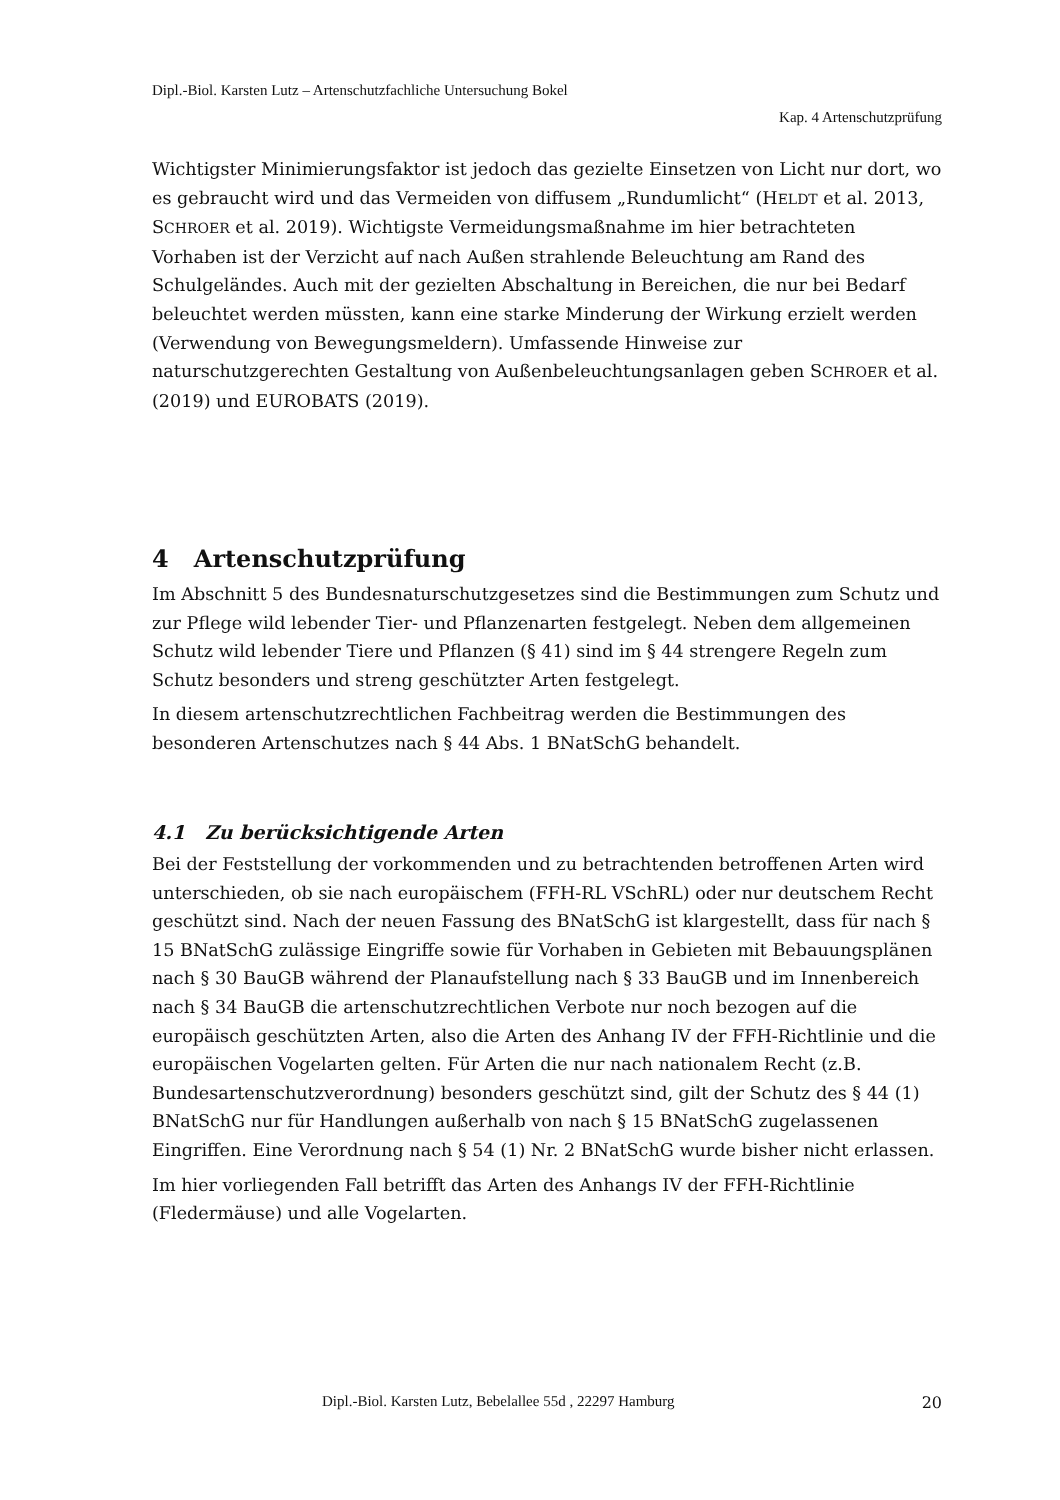Dipl.-Biol. Karsten Lutz – Artenschutzfachliche Untersuchung Bokel
Kap. 4 Artenschutzprüfung
Wichtigster Minimierungsfaktor ist jedoch das gezielte Einsetzen von Licht nur dort, wo es gebraucht wird und das Vermeiden von diffusem „Rundumlicht“ (HELDT et al. 2013, SCHROER et al. 2019). Wichtigste Vermeidungsmaßnahme im hier betrachteten Vorhaben ist der Verzicht auf nach Außen strahlende Beleuchtung am Rand des Schulgeländes. Auch mit der gezielten Abschaltung in Bereichen, die nur bei Bedarf beleuchtet werden müssten, kann eine starke Minderung der Wirkung erzielt werden (Verwendung von Bewegungsmeldern). Umfassende Hinweise zur naturschutzgerechten Gestaltung von Außenbeleuchtungsanlagen geben SCHROER et al. (2019) und EUROBATS (2019).
4 Artenschutzprüfung
Im Abschnitt 5 des Bundesnaturschutzgesetzes sind die Bestimmungen zum Schutz und zur Pflege wild lebender Tier- und Pflanzenarten festgelegt. Neben dem allgemeinen Schutz wild lebender Tiere und Pflanzen (§ 41) sind im § 44 strengere Regeln zum Schutz besonders und streng geschützter Arten festgelegt.
In diesem artenschutzrechtlichen Fachbeitrag werden die Bestimmungen des besonderen Artenschutzes nach § 44 Abs. 1 BNatSchG behandelt.
4.1 Zu berücksichtigende Arten
Bei der Feststellung der vorkommenden und zu betrachtenden betroffenen Arten wird unterschieden, ob sie nach europäischem (FFH-RL VSchRL) oder nur deutschem Recht geschützt sind. Nach der neuen Fassung des BNatSchG ist klargestellt, dass für nach § 15 BNatSchG zulässige Eingriffe sowie für Vorhaben in Gebieten mit Bebauungsplänen nach § 30 BauGB während der Planaufstellung nach § 33 BauGB und im Innenbereich nach § 34 BauGB die artenschutzrechtlichen Verbote nur noch bezogen auf die europäisch geschützten Arten, also die Arten des Anhang IV der FFH-Richtlinie und die europäischen Vogelarten gelten. Für Arten die nur nach nationalem Recht (z.B. Bundesartenschutzverordnung) besonders geschützt sind, gilt der Schutz des § 44 (1) BNatSchG nur für Handlungen außerhalb von nach § 15 BNatSchG zugelassenen Eingriffen. Eine Verordnung nach § 54 (1) Nr. 2 BNatSchG wurde bisher nicht erlassen.
Im hier vorliegenden Fall betrifft das Arten des Anhangs IV der FFH-Richtlinie (Fledermäuse) und alle Vogelarten.
Dipl.-Biol. Karsten Lutz, Bebelallee 55d , 22297 Hamburg 20